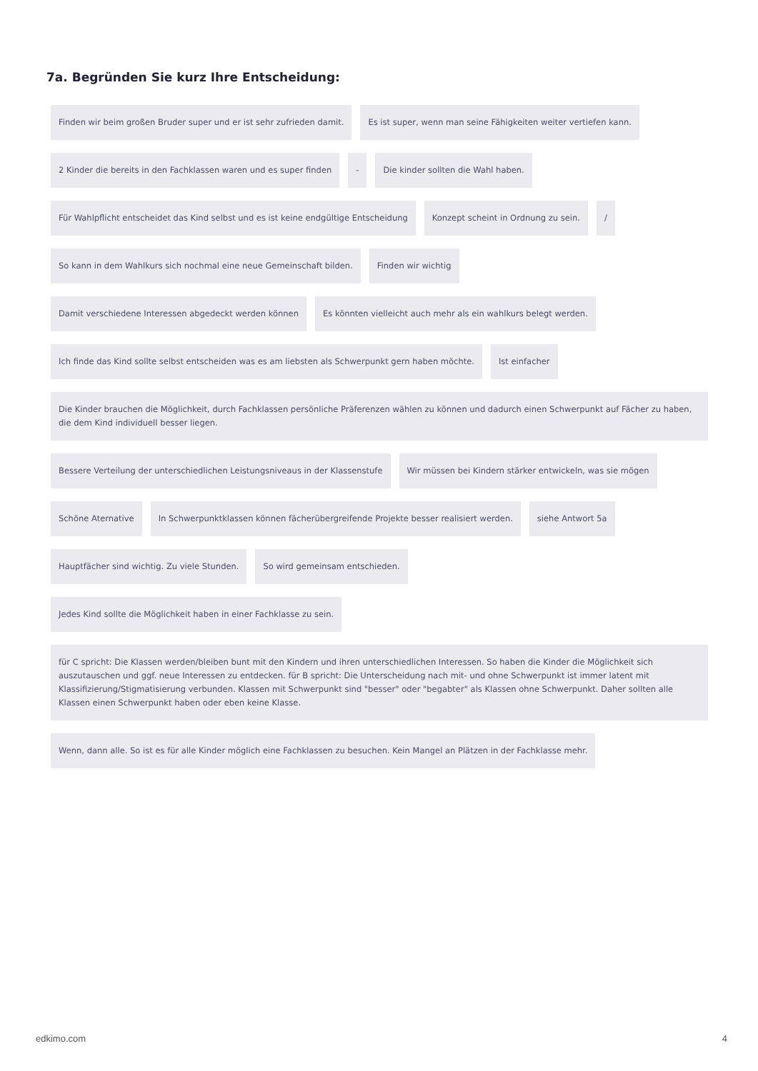7a. Begründen Sie kurz Ihre Entscheidung:
Finden wir beim großen Bruder super und er ist sehr zufrieden damit.
Es ist super, wenn man seine Fähigkeiten weiter vertiefen kann.
2 Kinder die bereits in den Fachklassen waren und es super finden
-
Die kinder sollten die Wahl haben.
Für Wahlpflicht entscheidet das Kind selbst und es ist keine endgültige Entscheidung
Konzept scheint in Ordnung zu sein.
/
So kann in dem Wahlkurs sich nochmal eine neue Gemeinschaft bilden.
Finden wir wichtig
Damit verschiedene Interessen abgedeckt werden können
Es könnten vielleicht auch mehr als ein wahlkurs belegt werden.
Ich finde das Kind sollte selbst entscheiden was es am liebsten als Schwerpunkt gern haben möchte.
Ist einfacher
Die Kinder brauchen die Möglichkeit, durch Fachklassen persönliche Präferenzen wählen zu können und dadurch einen Schwerpunkt auf Fächer zu haben, die dem Kind individuell besser liegen.
Bessere Verteilung der unterschiedlichen Leistungsniveaus in der Klassenstufe
Wir müssen bei Kindern stärker entwickeln, was sie mögen
Schöne Aternative
In Schwerpunktklassen können fächerübergreifende Projekte besser realisiert werden.
siehe Antwort 5a
Hauptfächer sind wichtig. Zu viele Stunden.
So wird gemeinsam entschieden.
Jedes Kind sollte die Möglichkeit haben in einer Fachklasse zu sein.
für C spricht: Die Klassen werden/bleiben bunt mit den Kindern und ihren unterschiedlichen Interessen. So haben die Kinder die Möglichkeit sich auszutauschen und ggf. neue Interessen zu entdecken. für B spricht: Die Unterscheidung nach mit- und ohne Schwerpunkt ist immer latent mit Klassifizierung/Stigmatisierung verbunden. Klassen mit Schwerpunkt sind "besser" oder "begabter" als Klassen ohne Schwerpunkt. Daher sollten alle Klassen einen Schwerpunkt haben oder eben keine Klasse.
Wenn, dann alle. So ist es für alle Kinder möglich eine Fachklassen zu besuchen. Kein Mangel an Plätzen in der Fachklasse mehr.
edkimo.com 4